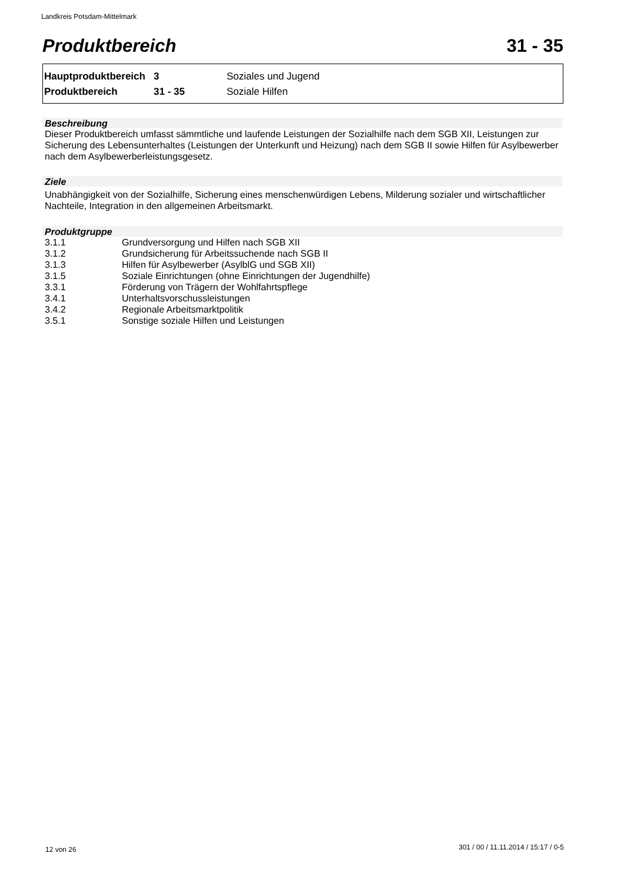Landkreis Potsdam-Mittelmark
Produktbereich 31 - 35
| Hauptproduktbereich | 3 | Soziales und Jugend |
| Produktbereich | 31 - 35 | Soziale Hilfen |
Beschreibung
Dieser Produktbereich umfasst sämmtliche und laufende Leistungen der Sozialhilfe nach dem SGB XII, Leistungen zur Sicherung des Lebensunterhaltes (Leistungen der Unterkunft und Heizung) nach dem SGB II sowie Hilfen für Asylbewerber nach dem Asylbewerberleistungsgesetz.
Ziele
Unabhängigkeit von der Sozialhilfe, Sicherung eines menschenwürdigen Lebens, Milderung sozialer und wirtschaftlicher Nachteile, Integration in den allgemeinen Arbeitsmarkt.
Produktgruppe
| 3.1.1 | Grundversorgung und Hilfen nach SGB XII |
| 3.1.2 | Grundsicherung für Arbeitssuchende nach SGB II |
| 3.1.3 | Hilfen für Asylbewerber (AsylblG und SGB XII) |
| 3.1.5 | Soziale Einrichtungen (ohne Einrichtungen der Jugendhilfe) |
| 3.3.1 | Förderung von Trägern der Wohlfahrtspflege |
| 3.4.1 | Unterhaltsvorschussleistungen |
| 3.4.2 | Regionale Arbeitsmarktpolitik |
| 3.5.1 | Sonstige soziale Hilfen und Leistungen |
12 von 26
301 / 00 / 11.11.2014 / 15:17 / 0-5